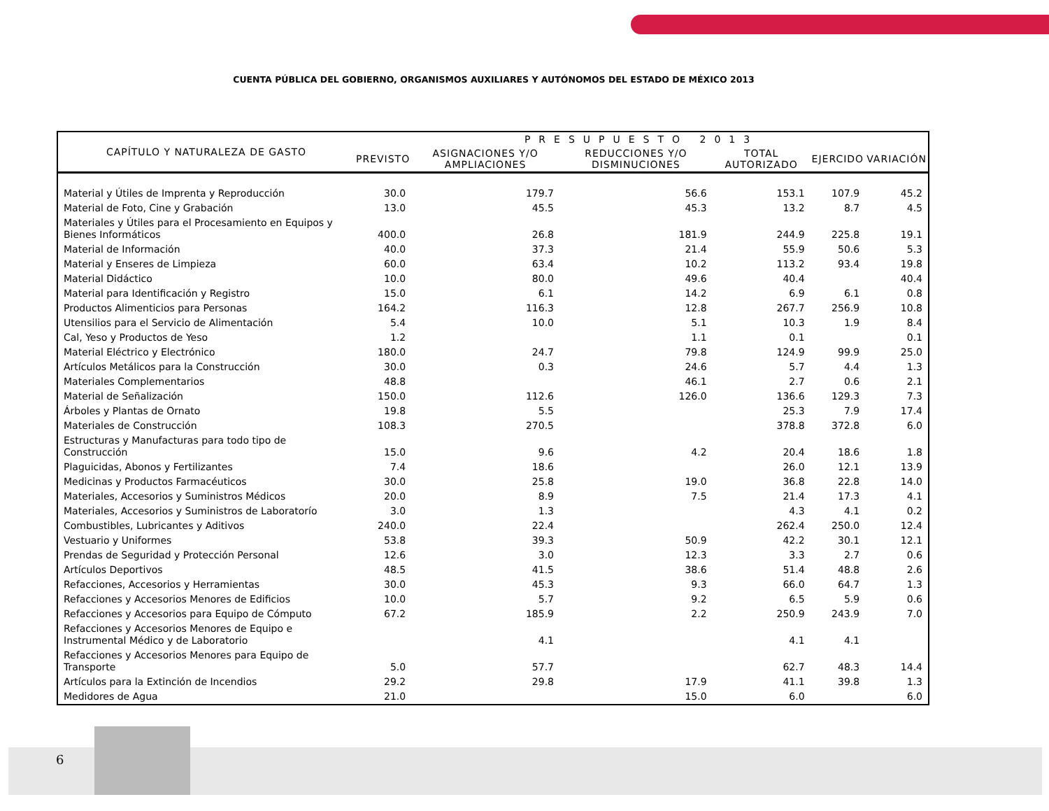CUENTA PÚBLICA DEL GOBIERNO, ORGANISMOS AUXILIARES Y AUTÓNOMOS DEL ESTADO DE MÉXICO 2013
| CAPÍTULO Y NATURALEZA DE GASTO | PRESUPUESTO 2013 | | | | | |
| --- | --- | --- | --- | --- | --- | --- |
| | PREVISTO | ASIGNACIONES Y/O AMPLIACIONES | REDUCCIONES Y/O DISMINUCIONES | TOTAL AUTORIZADO | EJERCIDO | VARIACIÓN |
| Material y Útiles de Imprenta y Reproducción | 30.0 | 179.7 | 56.6 | 153.1 | 107.9 | 45.2 |
| Material de Foto, Cine y Grabación | 13.0 | 45.5 | 45.3 | 13.2 | 8.7 | 4.5 |
| Materiales y Útiles para el Procesamiento en Equipos y Bienes Informáticos | 400.0 | 26.8 | 181.9 | 244.9 | 225.8 | 19.1 |
| Material de Información | 40.0 | 37.3 | 21.4 | 55.9 | 50.6 | 5.3 |
| Material y Enseres de Limpieza | 60.0 | 63.4 | 10.2 | 113.2 | 93.4 | 19.8 |
| Material Didáctico | 10.0 | 80.0 | 49.6 | 40.4 | | 40.4 |
| Material para Identificación y Registro | 15.0 | 6.1 | 14.2 | 6.9 | 6.1 | 0.8 |
| Productos Alimenticios para Personas | 164.2 | 116.3 | 12.8 | 267.7 | 256.9 | 10.8 |
| Utensilios para el Servicio de Alimentación | 5.4 | 10.0 | 5.1 | 10.3 | 1.9 | 8.4 |
| Cal, Yeso y Productos de Yeso | 1.2 | | 1.1 | 0.1 | | 0.1 |
| Material Eléctrico y Electrónico | 180.0 | 24.7 | 79.8 | 124.9 | 99.9 | 25.0 |
| Artículos Metálicos para la Construcción | 30.0 | 0.3 | 24.6 | 5.7 | 4.4 | 1.3 |
| Materiales Complementarios | 48.8 | | 46.1 | 2.7 | 0.6 | 2.1 |
| Material de Señalización | 150.0 | 112.6 | 126.0 | 136.6 | 129.3 | 7.3 |
| Árboles y Plantas de Ornato | 19.8 | 5.5 | | 25.3 | 7.9 | 17.4 |
| Materiales de Construcción | 108.3 | 270.5 | | 378.8 | 372.8 | 6.0 |
| Estructuras y Manufacturas para todo tipo de Construcción | 15.0 | 9.6 | 4.2 | 20.4 | 18.6 | 1.8 |
| Plaguicidas, Abonos y Fertilizantes | 7.4 | 18.6 | | 26.0 | 12.1 | 13.9 |
| Medicinas y Productos Farmacéuticos | 30.0 | 25.8 | 19.0 | 36.8 | 22.8 | 14.0 |
| Materiales, Accesorios y Suministros Médicos | 20.0 | 8.9 | 7.5 | 21.4 | 17.3 | 4.1 |
| Materiales, Accesorios y Suministros de Laboratorío | 3.0 | 1.3 | | 4.3 | 4.1 | 0.2 |
| Combustibles, Lubricantes y Aditivos | 240.0 | 22.4 | | 262.4 | 250.0 | 12.4 |
| Vestuario y Uniformes | 53.8 | 39.3 | 50.9 | 42.2 | 30.1 | 12.1 |
| Prendas de Seguridad y Protección Personal | 12.6 | 3.0 | 12.3 | 3.3 | 2.7 | 0.6 |
| Artículos Deportivos | 48.5 | 41.5 | 38.6 | 51.4 | 48.8 | 2.6 |
| Refacciones, Accesorios y Herramientas | 30.0 | 45.3 | 9.3 | 66.0 | 64.7 | 1.3 |
| Refacciones y Accesorios Menores de Edificios | 10.0 | 5.7 | 9.2 | 6.5 | 5.9 | 0.6 |
| Refacciones y Accesorios para Equipo de Cómputo | 67.2 | 185.9 | 2.2 | 250.9 | 243.9 | 7.0 |
| Refacciones y Accesorios Menores de Equipo e Instrumental Médico y de Laboratorio | | 4.1 | | 4.1 | 4.1 | |
| Refacciones y Accesorios Menores para Equipo de Transporte | 5.0 | 57.7 | | 62.7 | 48.3 | 14.4 |
| Artículos para la Extinción de Incendios | 29.2 | 29.8 | 17.9 | 41.1 | 39.8 | 1.3 |
| Medidores de Agua | 21.0 | | 15.0 | 6.0 | | 6.0 |
6